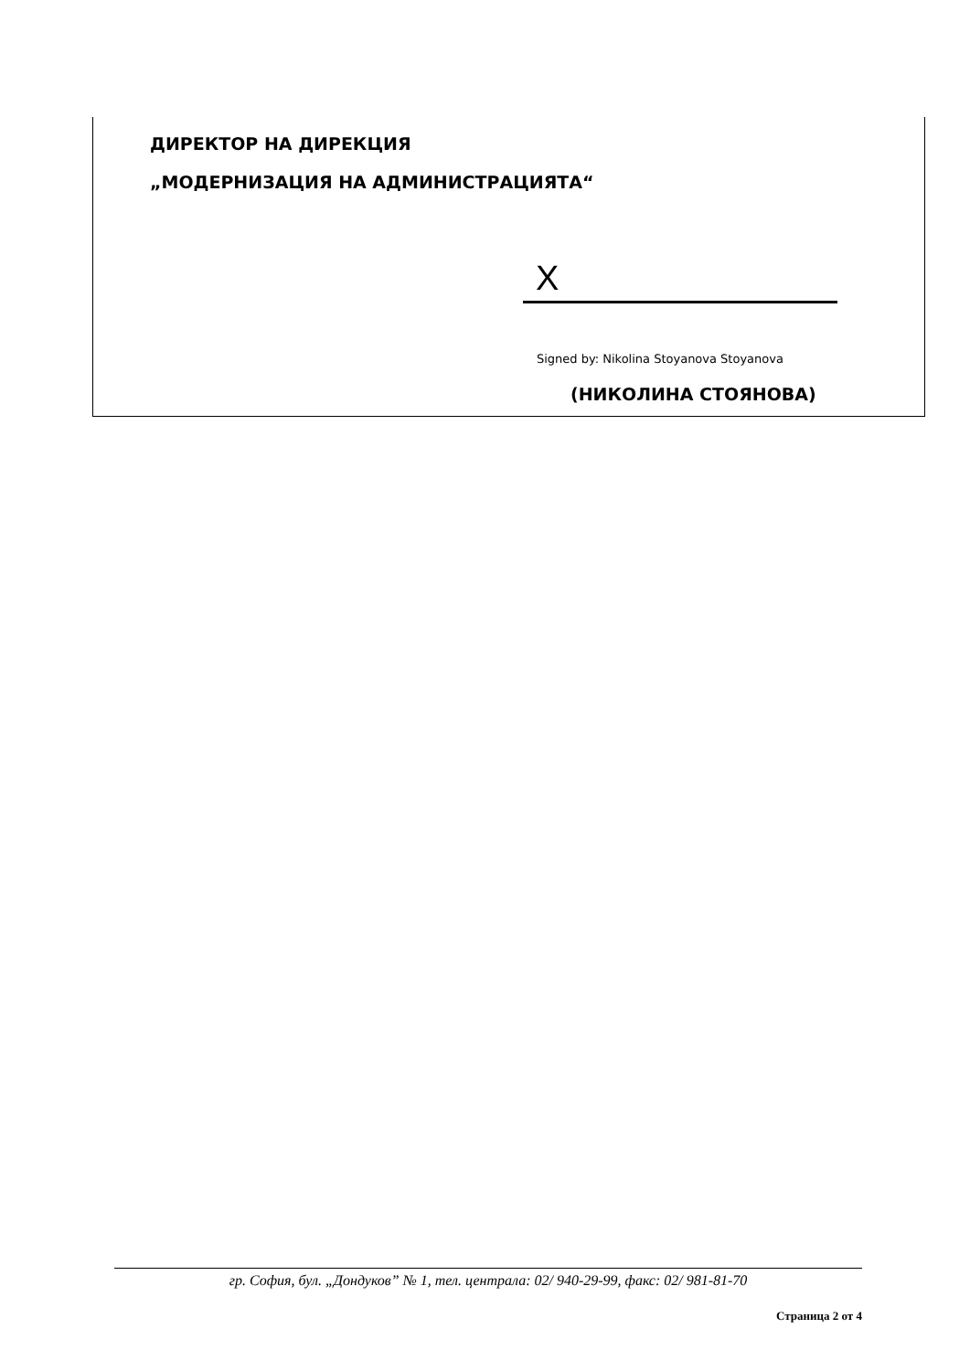ДИРЕКТОР НА ДИРЕКЦИЯ
„МОДЕРНИЗАЦИЯ НА АДМИНИСТРАЦИЯТА“
X
Signed by: Nikolina Stoyanova Stoyanova
(НИКОЛИНА СТОЯНОВА)
гр. София, бул. „Дондуков” № 1, тел. централа: 02/ 940-29-99, факс: 02/ 981-81-70
Страница 2 от 4